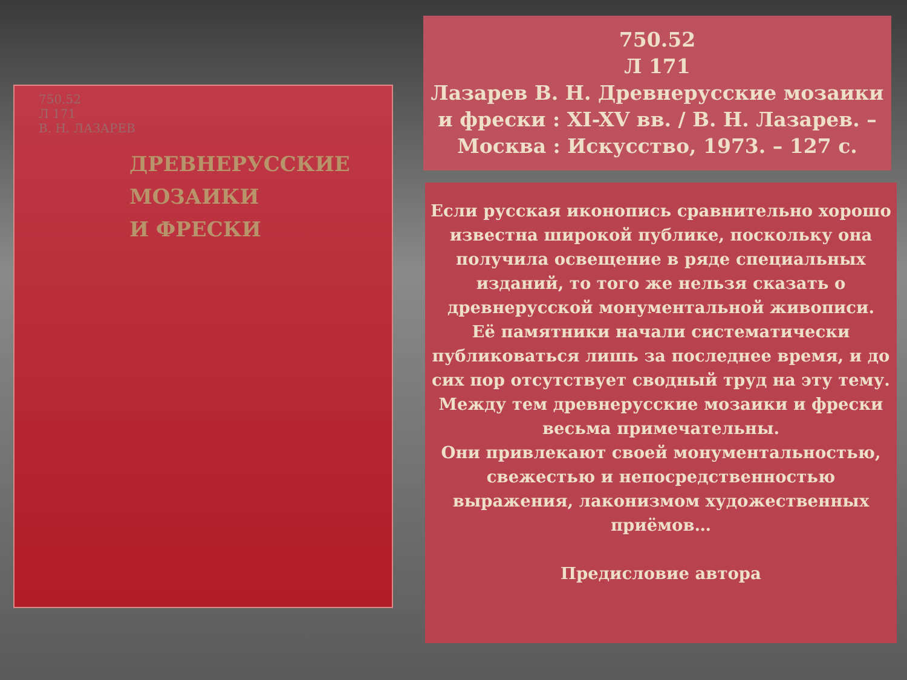750.52
Л 171
В. Н. ЛАЗАРЕВ
ДРЕВНЕРУССКИЕ
МОЗАИКИ
И ФРЕСКИ
750.52
Л 171
Лазарев В. Н. Древнерусские мозаики и фрески : XI-XV вв. / В. Н. Лазарев. – Москва : Искусство, 1973. – 127 с.
Если русская иконопись сравнительно хорошо известна широкой публике, поскольку она получила освещение в ряде специальных изданий, то того же нельзя сказать о древнерусской монументальной живописи.
Её памятники начали систематически публиковаться лишь за последнее время, и до сих пор отсутствует сводный труд на эту тему. Между тем древнерусские мозаики и фрески весьма примечательны.
Они привлекают своей монументальностью, свежестью и непосредственностью выражения, лаконизмом художественных приёмов…
Предисловие автора